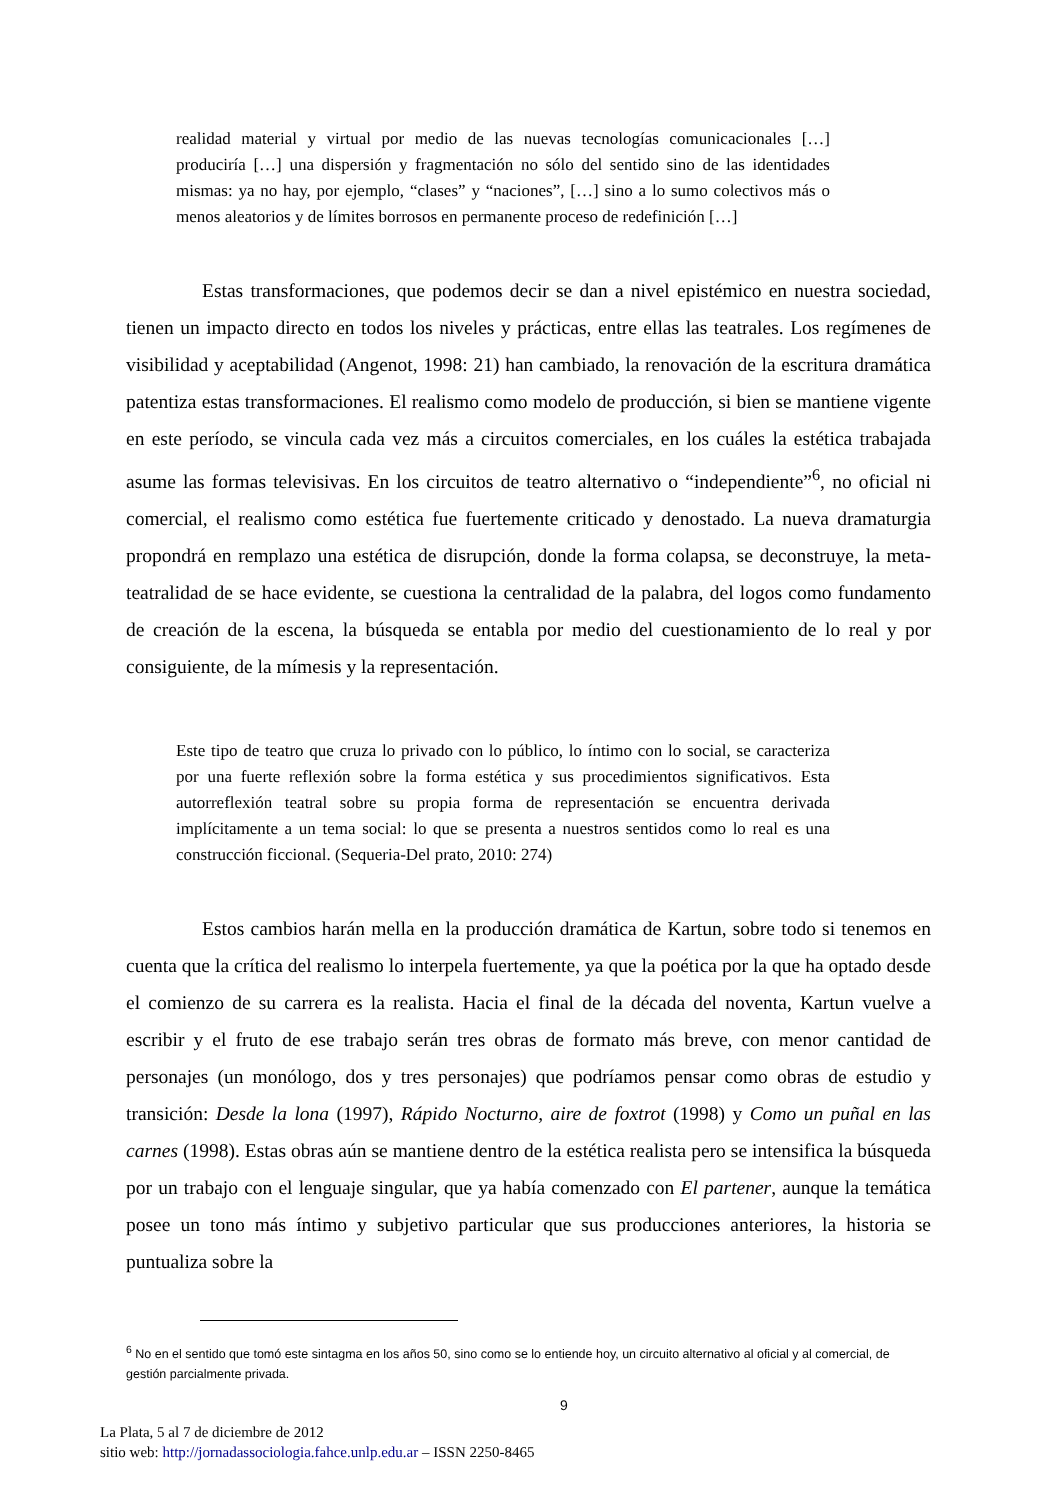realidad material y virtual por medio de las nuevas tecnologías comunicacionales […] produciría […] una dispersión y fragmentación no sólo del sentido sino de las identidades mismas: ya no hay, por ejemplo, “clases” y “naciones”, […] sino a lo sumo colectivos más o menos aleatorios y de límites borrosos en permanente proceso de redefinición […]
Estas transformaciones, que podemos decir se dan a nivel epistémico en nuestra sociedad, tienen un impacto directo en todos los niveles y prácticas, entre ellas las teatrales. Los regímenes de visibilidad y aceptabilidad (Angenot, 1998: 21) han cambiado, la renovación de la escritura dramática patentiza estas transformaciones. El realismo como modelo de producción, si bien se mantiene vigente en este período, se vincula cada vez más a circuitos comerciales, en los cuáles la estética trabajada asume las formas televisivas. En los circuitos de teatro alternativo o “independiente”<sup>6</sup>, no oficial ni comercial, el realismo como estética fue fuertemente criticado y denostado. La nueva dramaturgia propondrá en remplazo una estética de disrupción, donde la forma colapsa, se deconstruye, la meta-teatralidad de se hace evidente, se cuestiona la centralidad de la palabra, del logos como fundamento de creación de la escena, la búsqueda se entabla por medio del cuestionamiento de lo real y por consiguiente, de la mímesis y la representación.
Este tipo de teatro que cruza lo privado con lo público, lo íntimo con lo social, se caracteriza por una fuerte reflexión sobre la forma estética y sus procedimientos significativos. Esta autorreflexión teatral sobre su propia forma de representación se encuentra derivada implícitamente a un tema social: lo que se presenta a nuestros sentidos como lo real es una construcción ficcional. (Sequeria-Del prato, 2010: 274)
Estos cambios harán mella en la producción dramática de Kartun, sobre todo si tenemos en cuenta que la crítica del realismo lo interpela fuertemente, ya que la poética por la que ha optado desde el comienzo de su carrera es la realista. Hacia el final de la década del noventa, Kartun vuelve a escribir y el fruto de ese trabajo serán tres obras de formato más breve, con menor cantidad de personajes (un monólogo, dos y tres personajes) que podríamos pensar como obras de estudio y transición: Desde la lona (1997), Rápido Nocturno, aire de foxtrot (1998) y Como un puñal en las carnes (1998). Estas obras aún se mantiene dentro de la estética realista pero se intensifica la búsqueda por un trabajo con el lenguaje singular, que ya había comenzado con El partener, aunque la temática posee un tono más íntimo y subjetivo particular que sus producciones anteriores, la historia se puntualiza sobre la
<sup>6</sup> No en el sentido que tomó este sintagma en los años 50, sino como se lo entiende hoy, un circuito alternativo al oficial y al comercial, de gestión parcialmente privada.
9
La Plata, 5 al 7 de diciembre de 2012
sitio web: http://jornadassociologia.fahce.unlp.edu.ar – ISSN 2250-8465